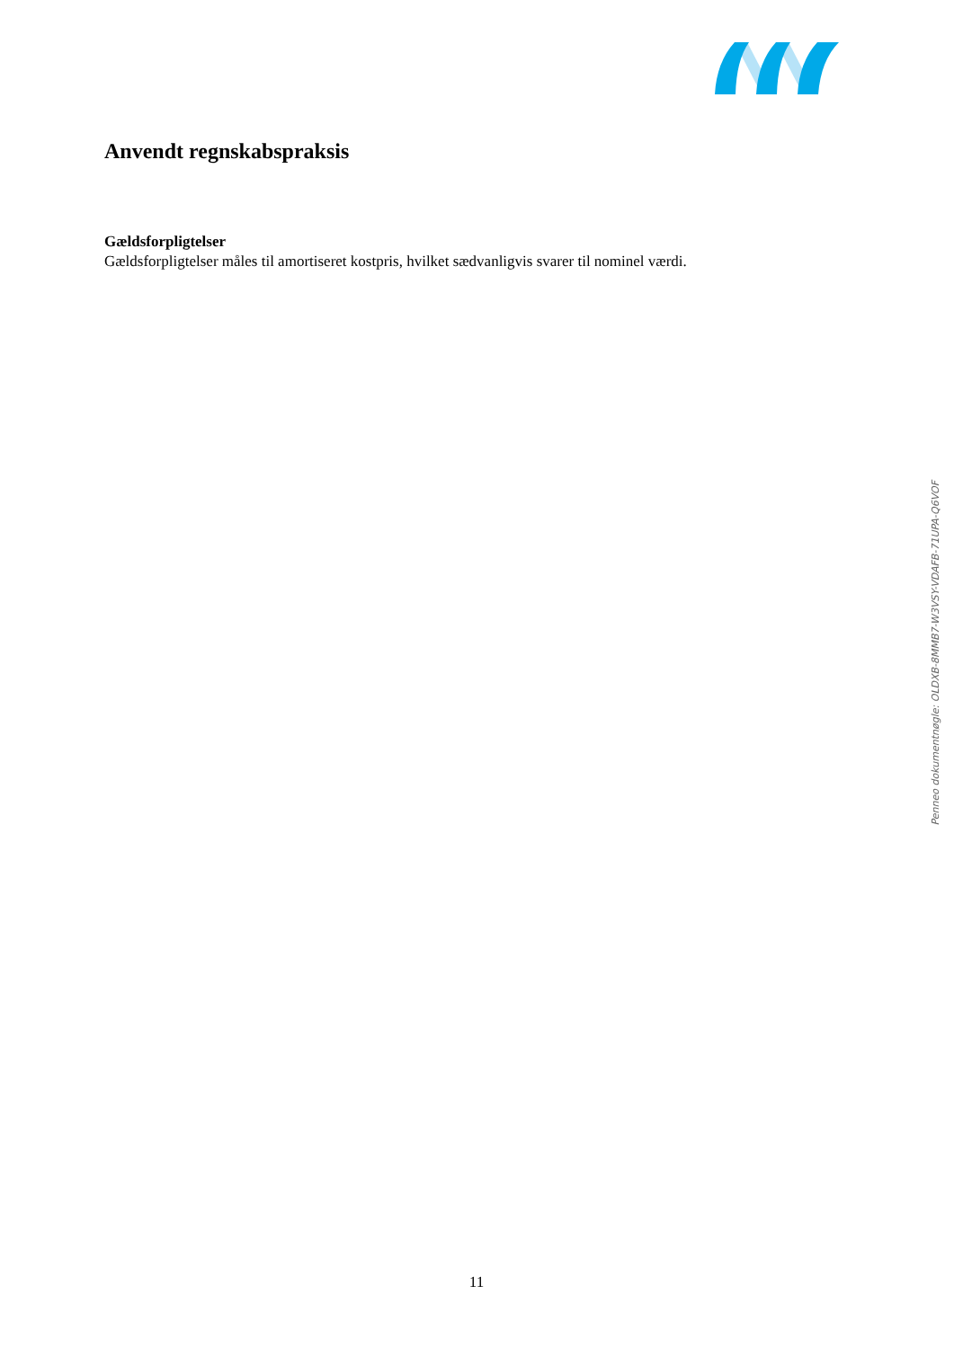Anvendt regnskabspraksis
Gældsforpligtelser
Gældsforpligtelser måles til amortiseret kostpris, hvilket sædvanligvis svarer til nominel værdi.
11
Penneo dokumentnøgle: OLDXB-8MMB7-W3VSY-VDAFB-71UPA-Q6VOF